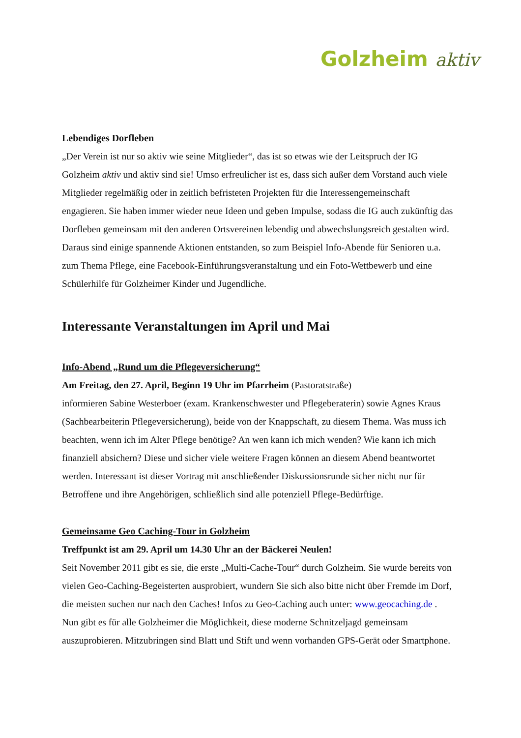Golzheim aktiv
Lebendiges Dorfleben
„Der Verein ist nur so aktiv wie seine Mitglieder“, das ist so etwas wie der Leitspruch der IG Golzheim aktiv und aktiv sind sie! Umso erfreulicher ist es, dass sich außer dem Vorstand auch viele Mitglieder regelmäßig oder in zeitlich befristeten Projekten für die Interessengemeinschaft engagieren. Sie haben immer wieder neue Ideen und geben Impulse, sodass die IG auch zukünftig das Dorfleben gemeinsam mit den anderen Ortsvereinen lebendig und abwechslungsreich gestalten wird. Daraus sind einige spannende Aktionen entstanden, so zum Beispiel Info-Abende für Senioren u.a. zum Thema Pflege, eine Facebook-Einführungsveranstaltung und ein Foto-Wettbewerb und eine Schülerhilfe für Golzheimer Kinder und Jugendliche.
Interessante Veranstaltungen im April und Mai
Info-Abend „Rund um die Pflegeversicherung“
Am Freitag, den 27. April, Beginn 19 Uhr im Pfarrheim (Pastoratstraße)
informieren Sabine Westerboer (exam. Krankenschwester und Pflegeberaterin) sowie Agnes Kraus (Sachbearbeiterin Pflegeversicherung), beide von der Knappschaft, zu diesem Thema. Was muss ich beachten, wenn ich im Alter Pflege benötige? An wen kann ich mich wenden? Wie kann ich mich finanziell absichern? Diese und sicher viele weitere Fragen können an diesem Abend beantwortet werden. Interessant ist dieser Vortrag mit anschließender Diskussionsrunde sicher nicht nur für Betroffene und ihre Angehörigen, schließlich sind alle potenziell Pflege-Bedürftige.
Gemeinsame Geo Caching-Tour in Golzheim
Treffpunkt ist am 29. April um 14.30 Uhr an der Bäckerei Neulen!
Seit November 2011 gibt es sie, die erste „Multi-Cache-Tour“ durch Golzheim. Sie wurde bereits von vielen Geo-Caching-Begeisterten ausprobiert, wundern Sie sich also bitte nicht über Fremde im Dorf, die meisten suchen nur nach den Caches! Infos zu Geo-Caching auch unter: www.geocaching.de . Nun gibt es für alle Golzheimer die Möglichkeit, diese moderne Schnitzeljagd gemeinsam auszuprobieren. Mitzubringen sind Blatt und Stift und wenn vorhanden GPS-Gerät oder Smartphone.